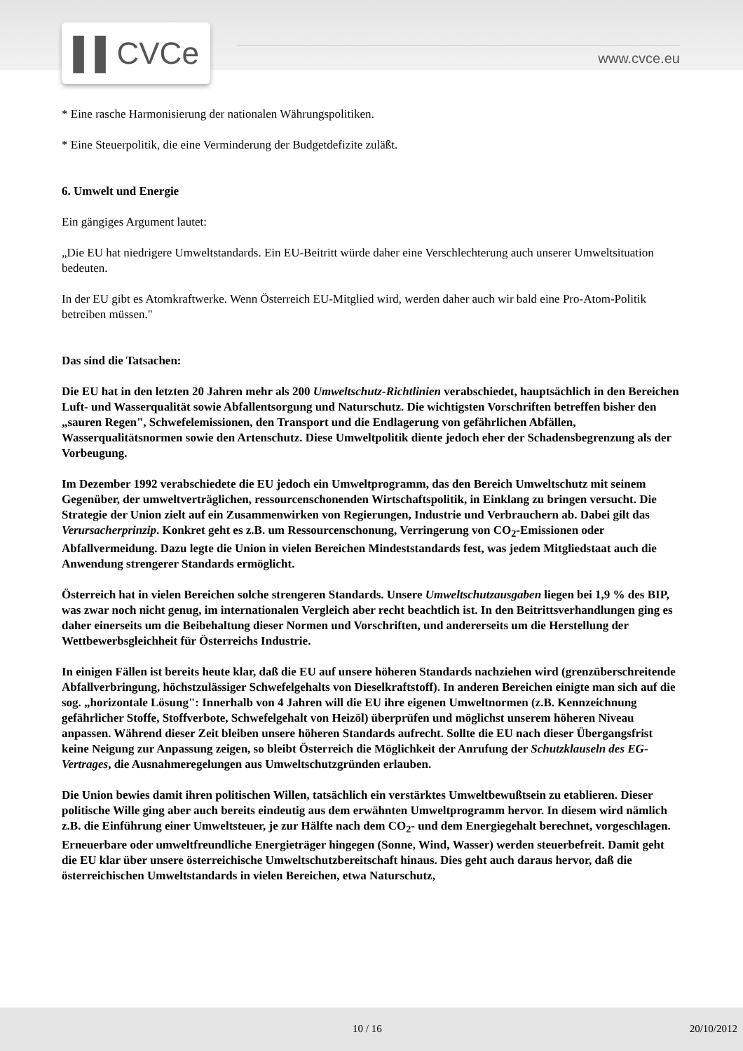▌▌CVCe www.cvce.eu
* Eine rasche Harmonisierung der nationalen Währungspolitiken.
* Eine Steuerpolitik, die eine Verminderung der Budgetdefizite zuläßt.
6. Umwelt und Energie
Ein gängiges Argument lautet:
„Die EU hat niedrigere Umweltstandards. Ein EU-Beitritt würde daher eine Verschlechterung auch unserer Umweltsituation bedeuten.
In der EU gibt es Atomkraftwerke. Wenn Österreich EU-Mitglied wird, werden daher auch wir bald eine Pro-Atom-Politik betreiben müssen."
Das sind die Tatsachen:
Die EU hat in den letzten 20 Jahren mehr als 200 Umweltschutz-Richtlinien verabschiedet, hauptsächlich in den Bereichen Luft- und Wasserqualität sowie Abfallentsorgung und Naturschutz. Die wichtigsten Vorschriften betreffen bisher den „sauren Regen", Schwefelemissionen, den Transport und die Endlagerung von gefährlichen Abfällen, Wasserqualitätsnormen sowie den Artenschutz. Diese Umweltpolitik diente jedoch eher der Schadensbegrenzung als der Vorbeugung.
Im Dezember 1992 verabschiedete die EU jedoch ein Umweltprogramm, das den Bereich Umweltschutz mit seinem Gegenüber, der umweltverträglichen, ressourcenschonenden Wirtschaftspolitik, in Einklang zu bringen versucht. Die Strategie der Union zielt auf ein Zusammenwirken von Regierungen, Industrie und Verbrauchern ab. Dabei gilt das Verursacherprinzip. Konkret geht es z.B. um Ressourcenschonung, Verringerung von CO<sub>2</sub>-Emissionen oder Abfallvermeidung. Dazu legte die Union in vielen Bereichen Mindeststandards fest, was jedem Mitgliedstaat auch die Anwendung strengerer Standards ermöglicht.
Österreich hat in vielen Bereichen solche strengeren Standards. Unsere Umweltschutzausgaben liegen bei 1,9 % des BIP, was zwar noch nicht genug, im internationalen Vergleich aber recht beachtlich ist. In den Beitrittsverhandlungen ging es daher einerseits um die Beibehaltung dieser Normen und Vorschriften, und andererseits um die Herstellung der Wettbewerbsgleichheit für Österreichs Industrie.
In einigen Fällen ist bereits heute klar, daß die EU auf unsere höheren Standards nachziehen wird (grenzüberschreitende Abfallverbringung, höchstzulässiger Schwefelgehalts von Dieselkraftstoff). In anderen Bereichen einigte man sich auf die sog. „horizontale Lösung": Innerhalb von 4 Jahren will die EU ihre eigenen Umweltnormen (z.B. Kennzeichnung gefährlicher Stoffe, Stoffverbote, Schwefelgehalt von Heizöl) überprüfen und möglichst unserem höheren Niveau anpassen. Während dieser Zeit bleiben unsere höheren Standards aufrecht. Sollte die EU nach dieser Übergangsfrist keine Neigung zur Anpassung zeigen, so bleibt Österreich die Möglichkeit der Anrufung der Schutzklauseln des EG-Vertrages, die Ausnahmeregelungen aus Umweltschutzgründen erlauben.
Die Union bewies damit ihren politischen Willen, tatsächlich ein verstärktes Umweltbewußtsein zu etablieren. Dieser politische Wille ging aber auch bereits eindeutig aus dem erwähnten Umweltprogramm hervor. In diesem wird nämlich z.B. die Einführung einer Umweltsteuer, je zur Hälfte nach dem CO<sub>2</sub>- und dem Energiegehalt berechnet, vorgeschlagen. Erneuerbare oder umweltfreundliche Energieträger hingegen (Sonne, Wind, Wasser) werden steuerbefreit. Damit geht die EU klar über unsere österreichische Umweltschutzbereitschaft hinaus. Dies geht auch daraus hervor, daß die österreichischen Umweltstandards in vielen Bereichen, etwa Naturschutz,
10 / 16 20/10/2012